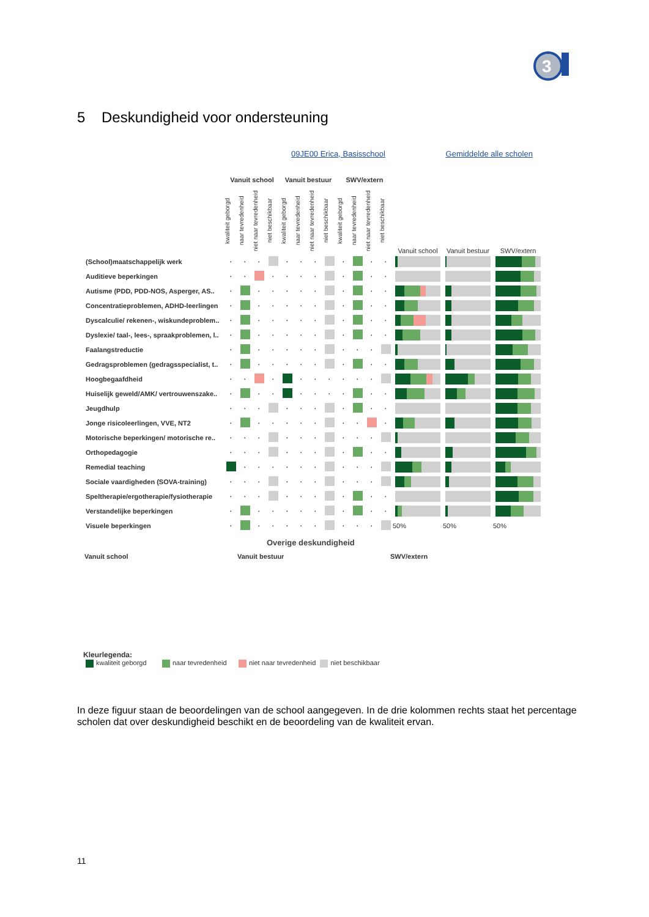3
5 Deskundigheid voor ondersteuning
09JE00 Erica, Basisschool Gemiddelde alle scholen
| | Vanuit school | | | | Vanuit bestuur | | | | SWV/extern | | | | | | |
| --- | --- | --- | --- | --- | --- | --- | --- | --- | --- | --- | --- | --- | --- | --- | --- |
| | kwaliteit geborgd | naar tevredenheid | niet naar tevredenheid | niet beschikbaar | kwaliteit geborgd | naar tevredenheid | niet naar tevredenheid | niet beschikbaar | kwaliteit geborgd | naar tevredenheid | niet naar tevredenheid | niet beschikbaar | Vanuit school | Vanuit bestuur | SWV/extern |
| (School)maatschappelijk werk | · | · | · | | · | · | · | | · | | · | · | | | |
| Auditieve beperkingen | · | · | | · | · | · | · | | · | | · | · | | | |
| Autisme (PDD, PDD-NOS, Asperger, AS.. | · | | · | · | · | · | · | | · | | · | · | | | |
| Concentratieproblemen, ADHD-leerlingen | · | | · | · | · | · | · | | · | | · | · | | | |
| Dyscalculie/ rekenen-, wiskundeproblem.. | · | | · | · | · | · | · | | · | | · | · | | | |
| Dyslexie/ taal-, lees-, spraakproblemen, l.. | · | | · | · | · | · | · | | · | | · | · | | | |
| Faalangstreductie | · | | · | · | · | · | · | | · | · | · | | | | |
| Gedragsproblemen (gedragsspecialist, t.. | · | | · | · | · | · | · | | · | | · | · | | | |
| Hoogbegaafdheid | · | · | | · | | · | · | · | · | · | · | | | | |
| Huiselijk geweld/AMK/ vertrouwenszake.. | · | | · | · | | · | · | · | · | | · | · | | | |
| Jeugdhulp | · | · | · | | · | · | · | | · | | · | · | | | |
| Jonge risicoleerlingen, VVE, NT2 | · | | · | · | · | · | · | | · | · | | · | | | |
| Motorische beperkingen/ motorische re.. | · | · | · | | · | · | · | | · | · | · | | | | |
| Orthopedagogie | · | · | · | | · | · | · | | · | | · | · | | | |
| Remedial teaching | | · | · | · | · | · | · | | · | · | · | | | | |
| Sociale vaardigheden (SOVA-training) | · | · | · | | · | · | · | | · | · | · | | | | |
| Speltherapie/ergotherapie/fysiotherapie | · | · | · | | · | · | · | | · | | · | · | | | |
| Verstandelijke beperkingen | · | | · | · | · | · | · | | · | | · | · | | | |
| Visuele beperkingen | · | | · | · | · | · | · | | · | · | · | | 50% | 50% | 50% |
Overige deskundigheid
Vanuit school Vanuit bestuur SWV/extern
Kleurlegenda:
kwaliteit geborgd naar tevredenheid niet naar tevredenheid niet beschikbaar
In deze figuur staan de beoordelingen van de school aangegeven. In de drie kolommen rechts staat het percentage scholen dat over deskundigheid beschikt en de beoordeling van de kwaliteit ervan.
11